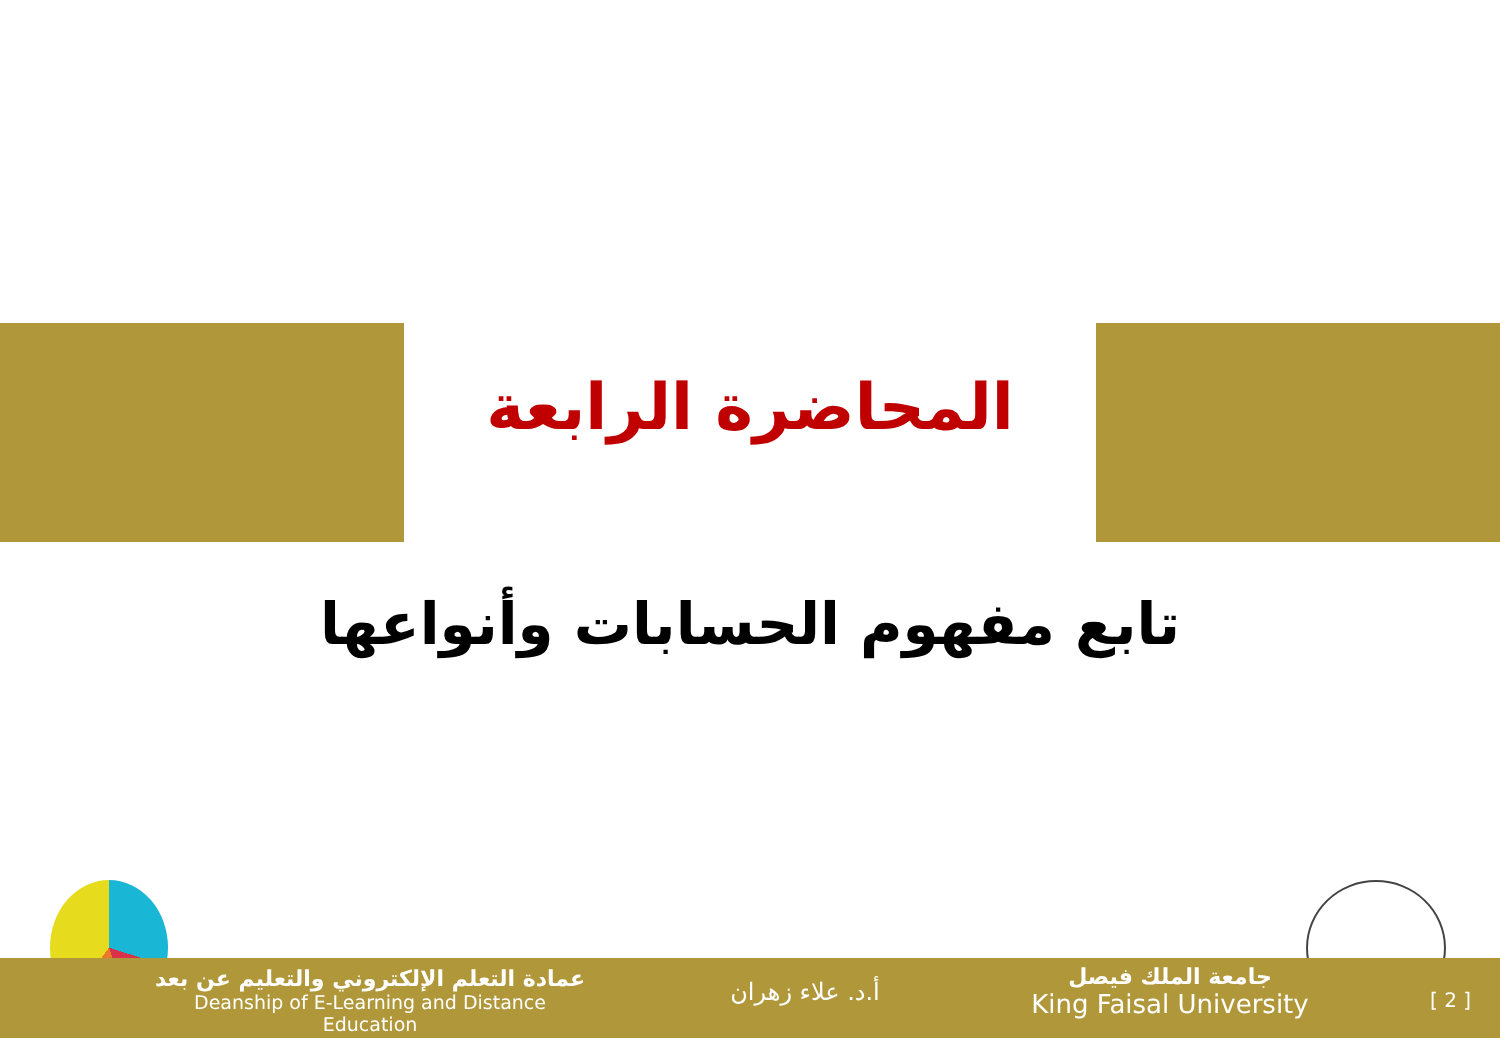المحاضرة الرابعة
تابع مفهوم الحسابات وأنواعها
عمادة التعلم الإلكتروني والتعليم عن بعد
Deanship of E-Learning and Distance Education
أ.د. علاء زهران
جامعة الملك فيصل
King Faisal University
[ 2 ]